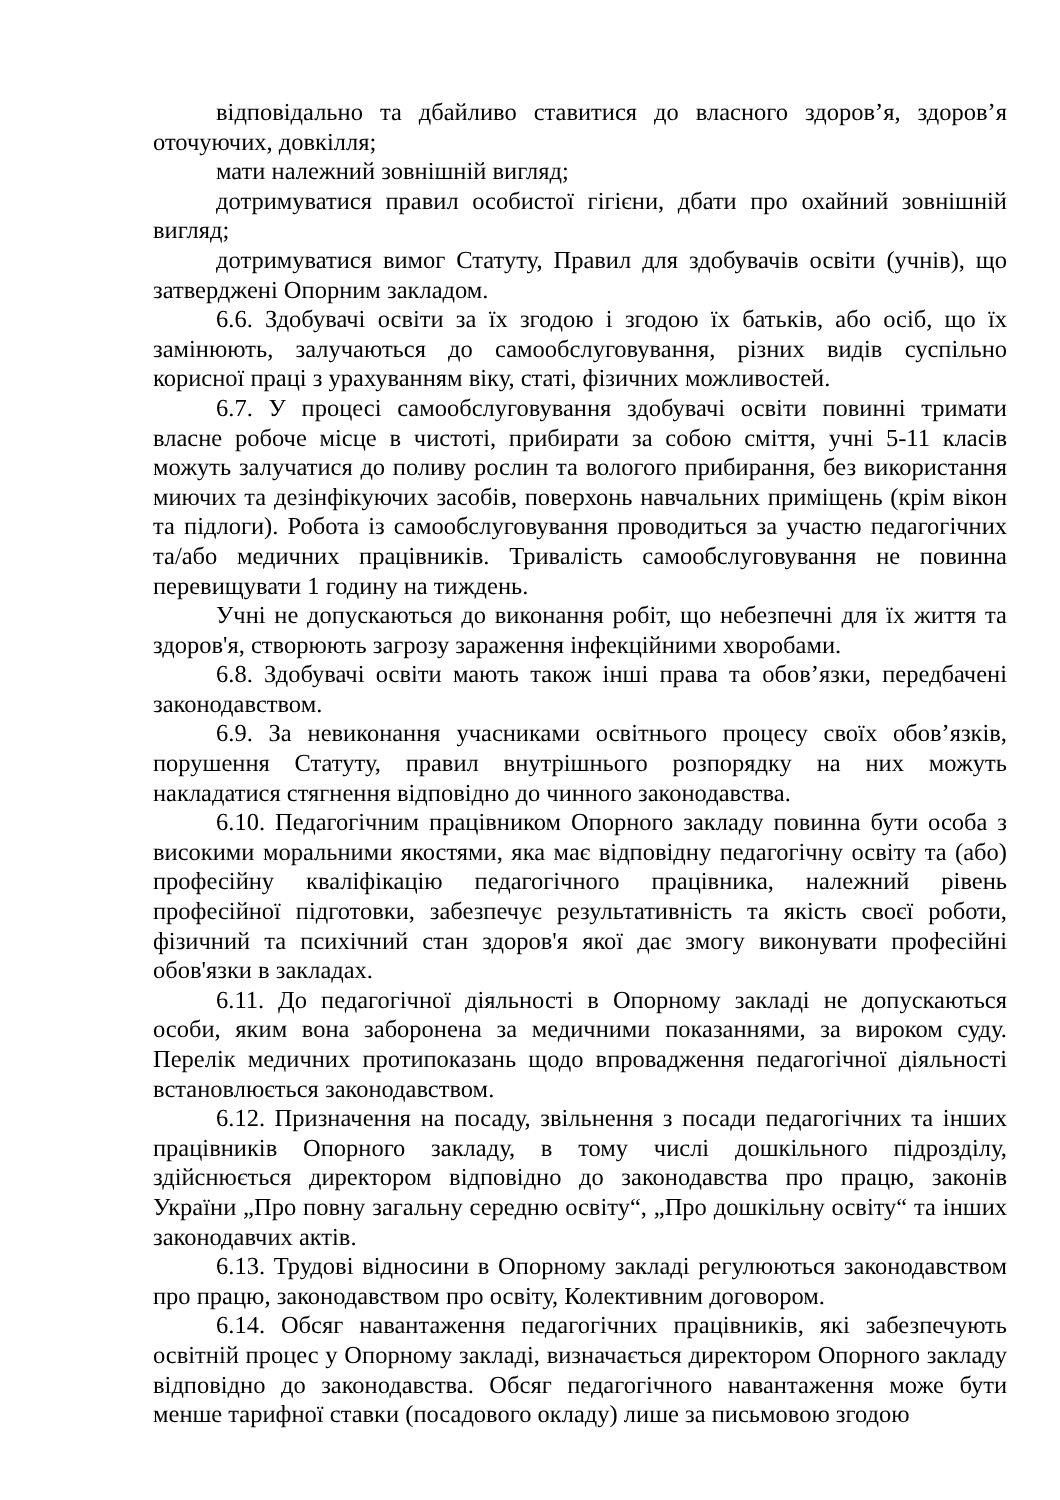відповідально та дбайливо ставитися до власного здоров’я, здоров’я оточуючих, довкілля;
мати належний зовнішній вигляд;
дотримуватися правил особистої гігієни, дбати про охайний зовнішній вигляд;
дотримуватися вимог Статуту, Правил для здобувачів освіти (учнів), що затверджені Опорним закладом.
6.6. Здобувачі освіти за їх згодою і згодою їх батьків, або осіб, що їх замінюють, залучаються до самообслуговування, різних видів суспільно корисної праці з урахуванням віку, статі, фізичних можливостей.
6.7. У процесі самообслуговування здобувачі освіти повинні тримати власне робоче місце в чистоті, прибирати за собою сміття, учні 5-11 класів можуть залучатися до поливу рослин та вологого прибирання, без використання миючих та дезінфікуючих засобів, поверхонь навчальних приміщень (крім вікон та підлоги). Робота із самообслуговування проводиться за участю педагогічних та/або медичних працівників. Тривалість самообслуговування не повинна перевищувати 1 годину на тиждень.
Учні не допускаються до виконання робіт, що небезпечні для їх життя та здоров'я, створюють загрозу зараження інфекційними хворобами.
6.8. Здобувачі освіти мають також інші права та обов’язки, передбачені законодавством.
6.9. За невиконання учасниками освітнього процесу своїх обов’язків, порушення Статуту, правил внутрішнього розпорядку на них можуть накладатися стягнення відповідно до чинного законодавства.
6.10. Педагогічним працівником Опорного закладу повинна бути особа з високими моральними якостями, яка має відповідну педагогічну освіту та (або) професійну кваліфікацію педагогічного працівника, належний рівень професійної підготовки, забезпечує результативність та якість своєї роботи, фізичний та психічний стан здоров'я якої дає змогу виконувати професійні обов'язки в закладах.
6.11. До педагогічної діяльності в Опорному закладі не допускаються особи, яким вона заборонена за медичними показаннями, за вироком суду. Перелік медичних протипоказань щодо впровадження педагогічної діяльності встановлюється законодавством.
6.12. Призначення на посаду, звільнення з посади педагогічних та інших працівників Опорного закладу, в тому числі дошкільного підрозділу, здійснюється директором відповідно до законодавства про працю, законів України „Про повну загальну середню освіту“, „Про дошкільну освіту“ та інших законодавчих актів.
6.13. Трудові відносини в Опорному закладі регулюються законодавством про працю, законодавством про освіту, Колективним договором.
6.14. Обсяг навантаження педагогічних працівників, які забезпечують освітній процес у Опорному закладі, визначається директором Опорного закладу відповідно до законодавства. Обсяг педагогічного навантаження може бути менше тарифної ставки (посадового окладу) лише за письмовою згодою